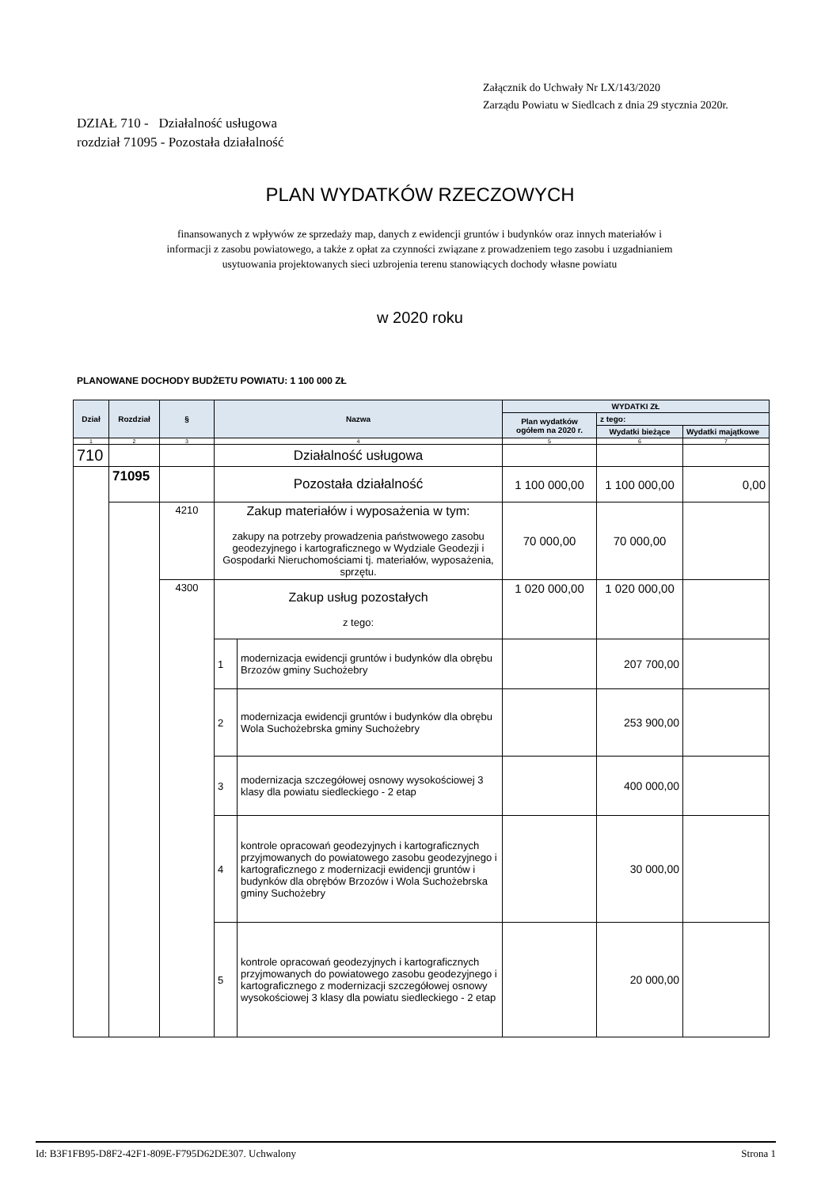Załącznik do Uchwały Nr LX/143/2020
Zarządu Powiatu w Siedlcach z dnia 29 stycznia 2020r.
DZIAŁ 710 - Działalność usługowa
rozdział 71095 - Pozostała działalność
PLAN WYDATKÓW RZECZOWYCH
finansowanych z wpływów ze sprzedaży map, danych z ewidencji gruntów i budynków oraz innych materiałów i informacji z zasobu powiatowego, a także z opłat za czynności związane z prowadzeniem tego zasobu i uzgadnianiem usytuowania projektowanych sieci uzbrojenia terenu stanowiących dochody własne powiatu
w 2020 roku
PLANOWANE DOCHODY BUDŻETU POWIATU: 1 100 000 ZŁ
| Dział | Rozdział | § | Nazwa | | WYDATKI ZŁ | | |
| --- | --- | --- | --- | --- | --- | --- | --- |
| | | | | | Plan wydatków ogółem na 2020 r. | z tego: | |
| | | | | | | Wydatki bieżące | Wydatki majątkowe |
| 1 | 2 | 3 | 4 | | 5 | 6 | 7 |
| 710 | | | Działalność usługowa | | | | |
| | 71095 | | Pozostała działalność | | 1 100 000,00 | 1 100 000,00 | 0,00 |
| | | 4210 | Zakup materiałów i wyposażenia w tym: zakupy na potrzeby prowadzenia państwowego zasobu geodezyjnego i kartograficznego w Wydziale Geodezji i Gospodarki Nieruchomościami tj. materiałów, wyposażenia, sprzętu. | | 70 000,00 | 70 000,00 | |
| | | 4300 | Zakup usług pozostałych z tego: | | 1 020 000,00 | 1 020 000,00 | |
| | | | 1 | modernizacja ewidencji gruntów i budynków dla obrębu Brzozów gminy Suchożebry | | 207 700,00 | |
| | | | 2 | modernizacja ewidencji gruntów i budynków dla obrębu Wola Suchożebrska gminy Suchożebry | | 253 900,00 | |
| | | | 3 | modernizacja szczegółowej osnowy wysokościowej 3 klasy dla powiatu siedleckiego - 2 etap | | 400 000,00 | |
| | | | 4 | kontrole opracowań geodezyjnych i kartograficznych przyjmowanych do powiatowego zasobu geodezyjnego i kartograficznego z modernizacji ewidencji gruntów i budynków dla obrębów Brzozów i Wola Suchożebrska gminy Suchożebry | | 30 000,00 | |
| | | | 5 | kontrole opracowań geodezyjnych i kartograficznych przyjmowanych do powiatowego zasobu geodezyjnego i kartograficznego z modernizacji szczegółowej osnowy wysokościowej 3 klasy dla powiatu siedleckiego - 2 etap | | 20 000,00 | |
Id: B3F1FB95-D8F2-42F1-809E-F795D62DE307. Uchwalony Strona 1